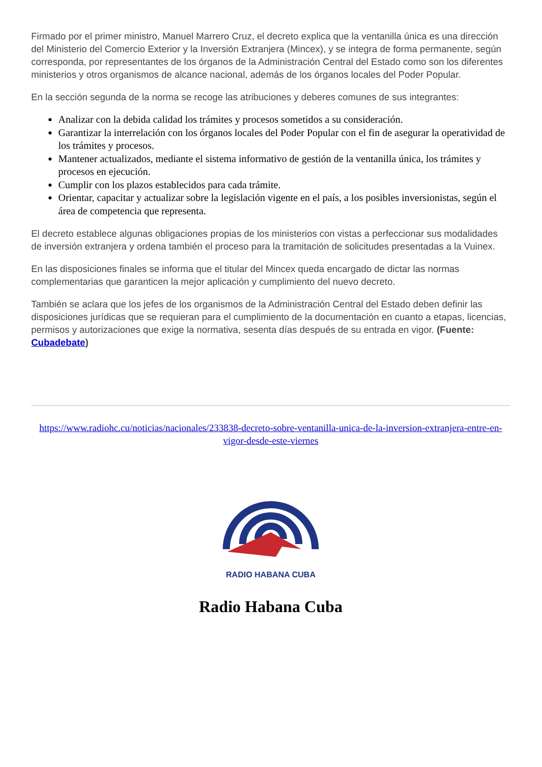Firmado por el primer ministro, Manuel Marrero Cruz, el decreto explica que la ventanilla única es una dirección del Ministerio del Comercio Exterior y la Inversión Extranjera (Mincex), y se integra de forma permanente, según corresponda, por representantes de los órganos de la Administración Central del Estado como son los diferentes ministerios y otros organismos de alcance nacional, además de los órganos locales del Poder Popular.
En la sección segunda de la norma se recoge las atribuciones y deberes comunes de sus integrantes:
Analizar con la debida calidad los trámites y procesos sometidos a su consideración.
Garantizar la interrelación con los órganos locales del Poder Popular con el fin de asegurar la operatividad de los trámites y procesos.
Mantener actualizados, mediante el sistema informativo de gestión de la ventanilla única, los trámites y procesos en ejecución.
Cumplir con los plazos establecidos para cada trámite.
Orientar, capacitar y actualizar sobre la legislación vigente en el país, a los posibles inversionistas, según el área de competencia que representa.
El decreto establece algunas obligaciones propias de los ministerios con vistas a perfeccionar sus modalidades de inversión extranjera y ordena también el proceso para la tramitación de solicitudes presentadas a la Vuinex.
En las disposiciones finales se informa que el titular del Mincex queda encargado de dictar las normas complementarias que garanticen la mejor aplicación y cumplimiento del nuevo decreto.
También se aclara que los jefes de los organismos de la Administración Central del Estado deben definir las disposiciones jurídicas que se requieran para el cumplimiento de la documentación en cuanto a etapas, licencias, permisos y autorizaciones que exige la normativa, sesenta días después de su entrada en vigor. (Fuente: Cubadebate)
https://www.radiohc.cu/noticias/nacionales/233838-decreto-sobre-ventanilla-unica-de-la-inversion-extranjera-entre-en-vigor-desde-este-viernes
RADIO HABANA CUBA
Radio Habana Cuba